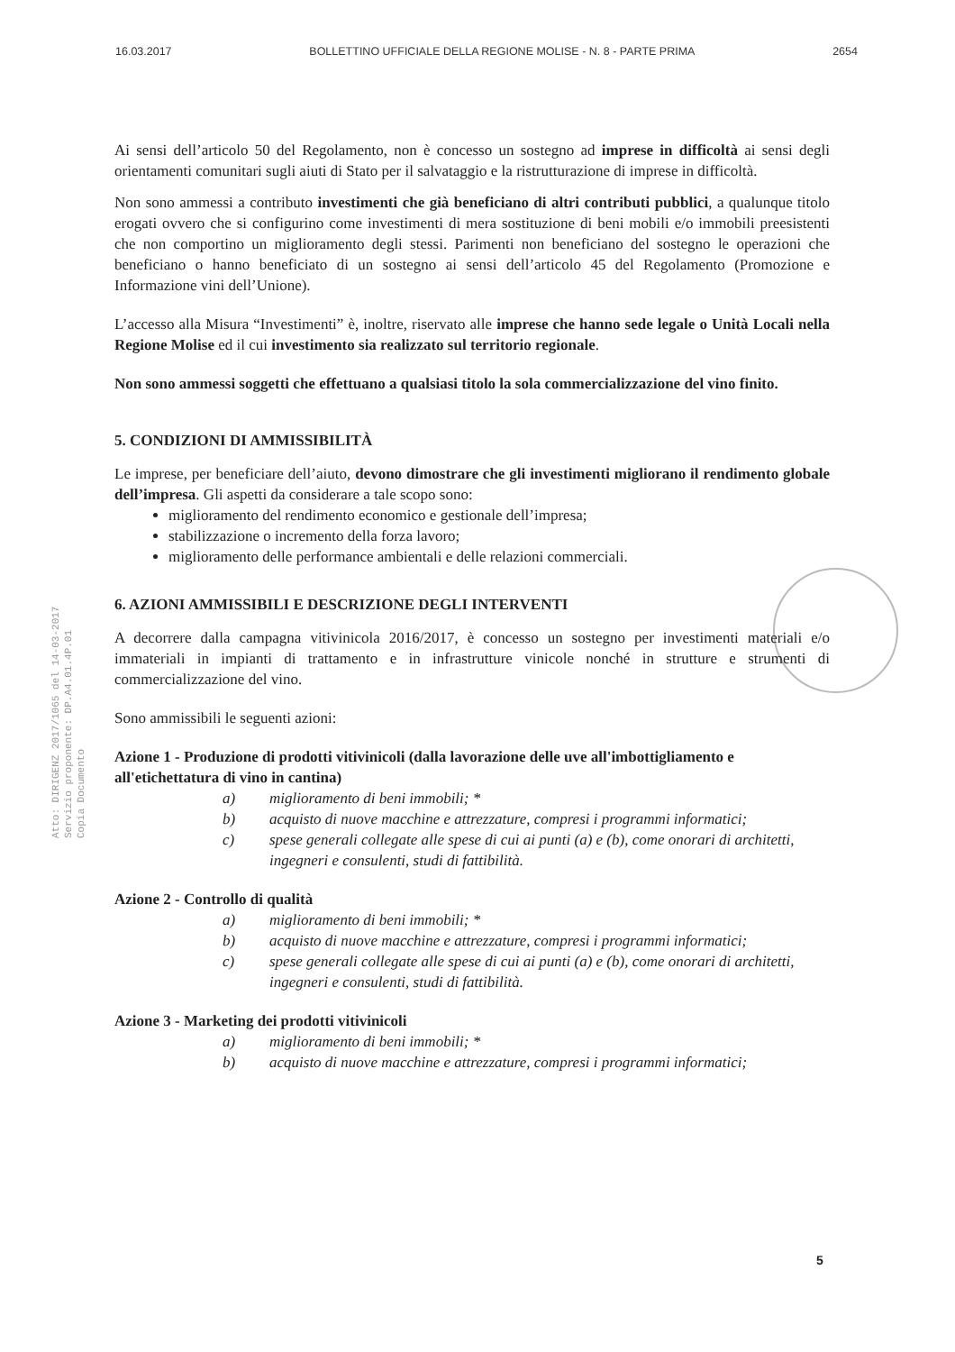16.03.2017 BOLLETTINO UFFICIALE DELLA REGIONE MOLISE - N. 8 - PARTE PRIMA 2654
Atto: DIRIGENZ 2017/1065 del 14-03-2017
Servizio proponente: DP.A4.01.4P.01
Copia Documento
Ai sensi dell’articolo 50 del Regolamento, non è concesso un sostegno ad imprese in difficoltà ai sensi degli orientamenti comunitari sugli aiuti di Stato per il salvataggio e la ristrutturazione di imprese in difficoltà.
Non sono ammessi a contributo investimenti che già beneficiano di altri contributi pubblici, a qualunque titolo erogati ovvero che si configurino come investimenti di mera sostituzione di beni mobili e/o immobili preesistenti che non comportino un miglioramento degli stessi. Parimenti non beneficiano del sostegno le operazioni che beneficiano o hanno beneficiato di un sostegno ai sensi dell’articolo 45 del Regolamento (Promozione e Informazione vini dell’Unione).
L’accesso alla Misura “Investimenti” è, inoltre, riservato alle imprese che hanno sede legale o Unità Locali nella Regione Molise ed il cui investimento sia realizzato sul territorio regionale.
Non sono ammessi soggetti che effettuano a qualsiasi titolo la sola commercializzazione del vino finito.
5. CONDIZIONI DI AMMISSIBILITÀ
Le imprese, per beneficiare dell’aiuto, devono dimostrare che gli investimenti migliorano il rendimento globale dell’impresa. Gli aspetti da considerare a tale scopo sono:
miglioramento del rendimento economico e gestionale dell’impresa;
stabilizzazione o incremento della forza lavoro;
miglioramento delle performance ambientali e delle relazioni commerciali.
6. AZIONI AMMISSIBILI E DESCRIZIONE DEGLI INTERVENTI
A decorrere dalla campagna vitivinicola 2016/2017, è concesso un sostegno per investimenti materiali e/o immateriali in impianti di trattamento e in infrastrutture vinicole nonché in strutture e strumenti di commercializzazione del vino.
Sono ammissibili le seguenti azioni:
Azione 1 - Produzione di prodotti vitivinicoli (dalla lavorazione delle uve all'imbottigliamento e all'etichettatura di vino in cantina)
a) miglioramento di beni immobili; *
b) acquisto di nuove macchine e attrezzature, compresi i programmi informatici;
c) spese generali collegate alle spese di cui ai punti (a) e (b), come onorari di architetti, ingegneri e consulenti, studi di fattibilità.
Azione 2 - Controllo di qualità
a) miglioramento di beni immobili; *
b) acquisto di nuove macchine e attrezzature, compresi i programmi informatici;
c) spese generali collegate alle spese di cui ai punti (a) e (b), come onorari di architetti, ingegneri e consulenti, studi di fattibilità.
Azione 3 - Marketing dei prodotti vitivinicoli
a) miglioramento di beni immobili; *
b) acquisto di nuove macchine e attrezzature, compresi i programmi informatici;
5